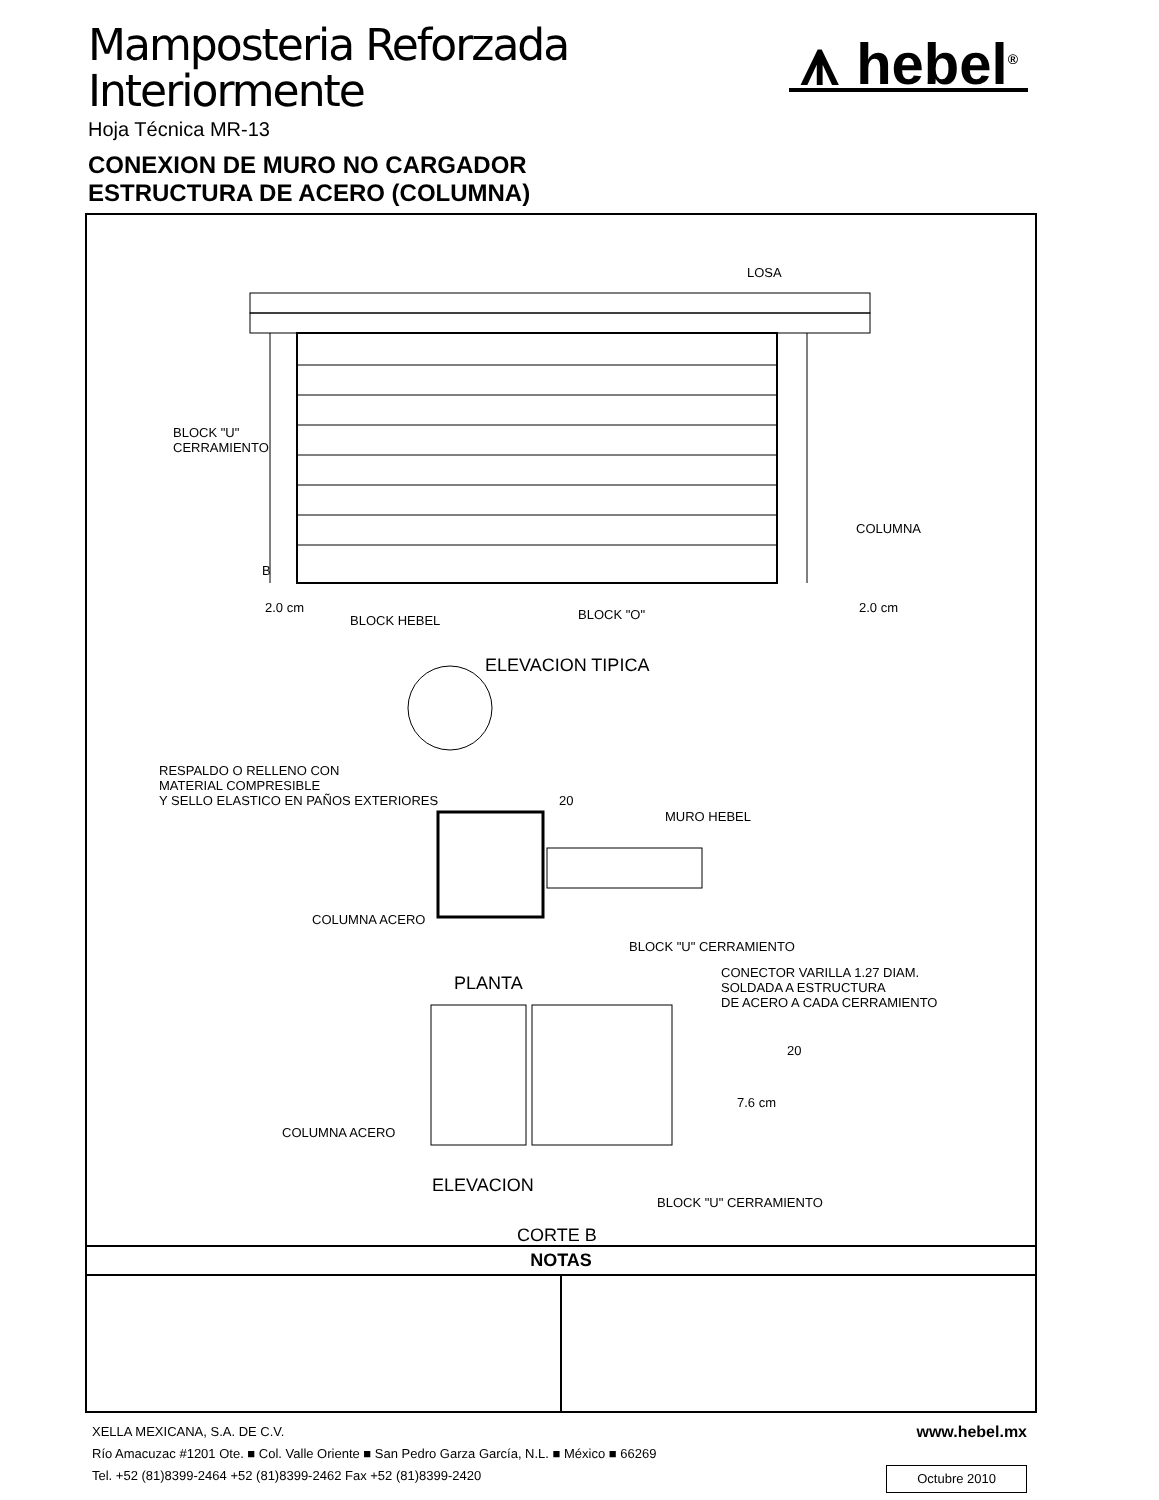Mamposteria Reforzada
Interiormente
Hoja Técnica MR-13
⩚ hebel<sup>®</sup>
CONEXION DE MURO NO CARGADOR
ESTRUCTURA DE ACERO (COLUMNA)
LOSA
BLOCK "U"
CERRAMIENTO
COLUMNA
B
2.0 cm 2.0 cm
BLOCK HEBEL BLOCK "O"
ELEVACION TIPICA
RESPALDO O RELLENO CON
MATERIAL COMPRESIBLE
Y SELLO ELASTICO EN PAÑOS EXTERIORES 20
MURO HEBEL
COLUMNA ACERO
BLOCK "U" CERRAMIENTO
PLANTA
CONECTOR VARILLA 1.27 DIAM.
SOLDADA A ESTRUCTURA
DE ACERO A CADA CERRAMIENTO
20
7.6 cm
COLUMNA ACERO
ELEVACION
BLOCK "U" CERRAMIENTO
CORTE B
NOTAS
XELLA MEXICANA, S.A. DE C.V. www.hebel.mx
Río Amacuzac #1201 Ote. ■ Col. Valle Oriente ■ San Pedro Garza García, N.L. ■ México ■ 66269
Tel. +52 (81)8399-2464 +52 (81)8399-2462 Fax +52 (81)8399-2420 Octubre 2010